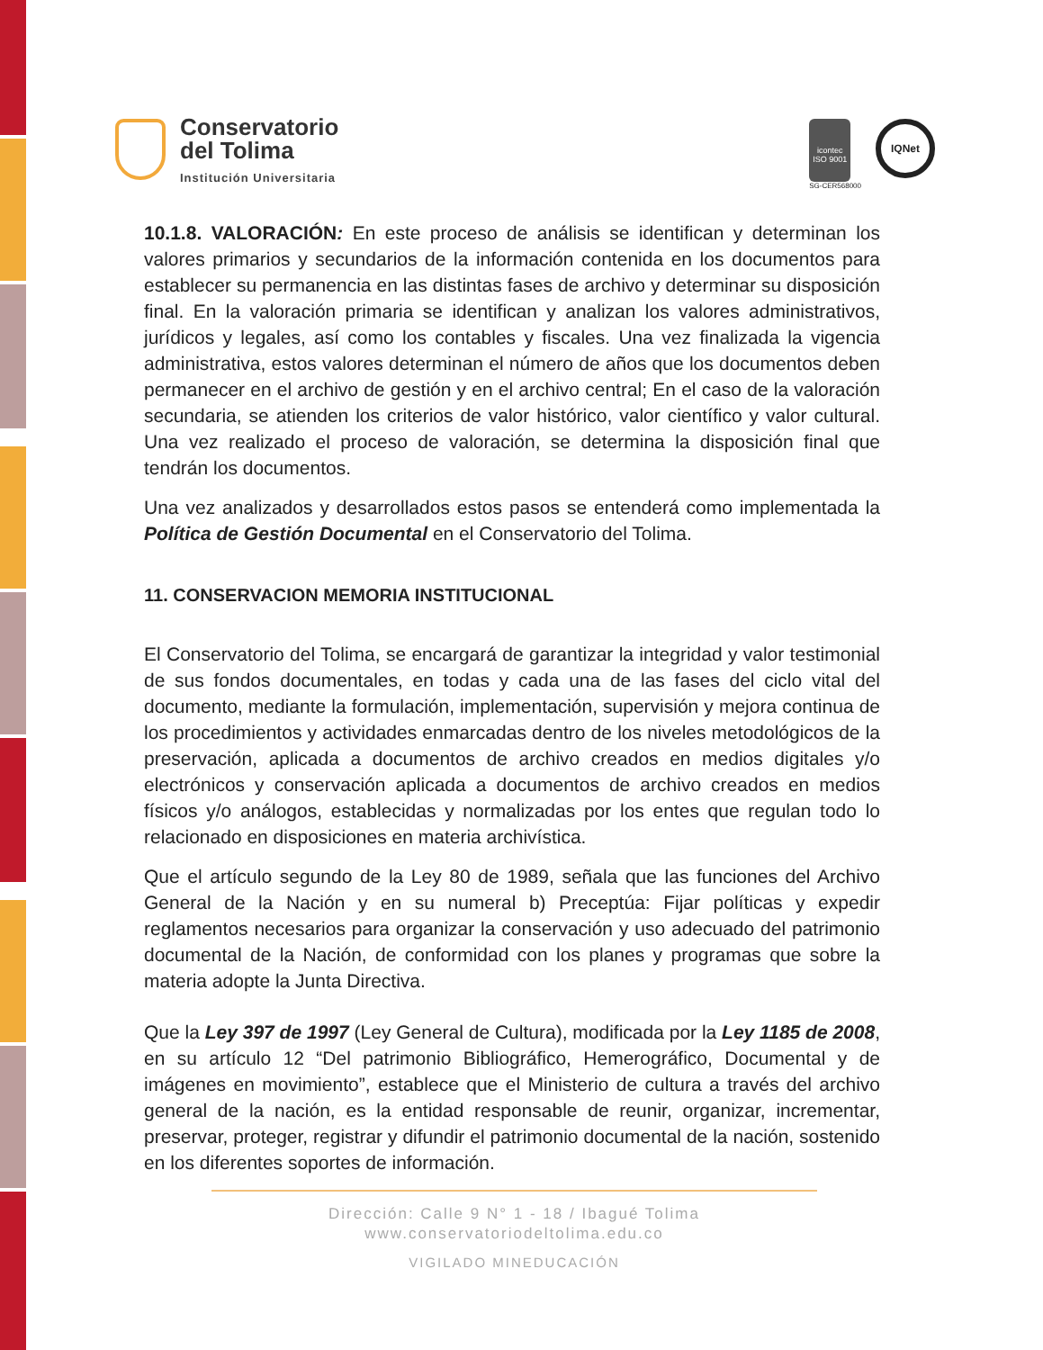Conservatorio
del Tolima
Institución Universitaria
icontec
ISO 9001
SG-CER568000
IQNet
10.1.8. VALORACIÓN: En este proceso de análisis se identifican y determinan los valores primarios y secundarios de la información contenida en los documentos para establecer su permanencia en las distintas fases de archivo y determinar su disposición final. En la valoración primaria se identifican y analizan los valores administrativos, jurídicos y legales, así como los contables y fiscales. Una vez finalizada la vigencia administrativa, estos valores determinan el número de años que los documentos deben permanecer en el archivo de gestión y en el archivo central; En el caso de la valoración secundaria, se atienden los criterios de valor histórico, valor científico y valor cultural. Una vez realizado el proceso de valoración, se determina la disposición final que tendrán los documentos.
Una vez analizados y desarrollados estos pasos se entenderá como implementada la Política de Gestión Documental en el Conservatorio del Tolima.
11. CONSERVACION MEMORIA INSTITUCIONAL
El Conservatorio del Tolima, se encargará de garantizar la integridad y valor testimonial de sus fondos documentales, en todas y cada una de las fases del ciclo vital del documento, mediante la formulación, implementación, supervisión y mejora continua de los procedimientos y actividades enmarcadas dentro de los niveles metodológicos de la preservación, aplicada a documentos de archivo creados en medios digitales y/o electrónicos y conservación aplicada a documentos de archivo creados en medios físicos y/o análogos, establecidas y normalizadas por los entes que regulan todo lo relacionado en disposiciones en materia archivística.
Que el artículo segundo de la Ley 80 de 1989, señala que las funciones del Archivo General de la Nación y en su numeral b) Preceptúa: Fijar políticas y expedir reglamentos necesarios para organizar la conservación y uso adecuado del patrimonio documental de la Nación, de conformidad con los planes y programas que sobre la materia adopte la Junta Directiva.
Que la Ley 397 de 1997 (Ley General de Cultura), modificada por la Ley 1185 de 2008, en su artículo 12 “Del patrimonio Bibliográfico, Hemerográfico, Documental y de imágenes en movimiento”, establece que el Ministerio de cultura a través del archivo general de la nación, es la entidad responsable de reunir, organizar, incrementar, preservar, proteger, registrar y difundir el patrimonio documental de la nación, sostenido en los diferentes soportes de información.
Dirección: Calle 9 N° 1 - 18 / Ibagué Tolima
www.conservatoriodeltolima.edu.co
VIGILADO MINEDUCACIÓN